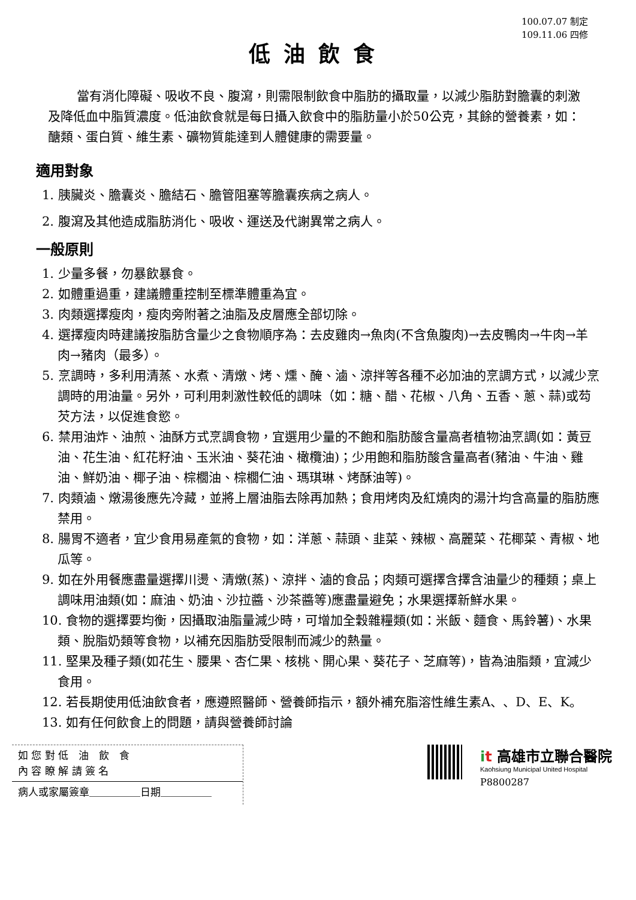100.07.07 制定
109.11.06 四修
低油飲食
當有消化障礙、吸收不良、腹瀉，則需限制飲食中脂肪的攝取量，以減少脂肪對膽囊的刺激及降低血中脂質濃度。低油飲食就是每日攝入飲食中的脂肪量小於50公克，其餘的營養素，如：醣類、蛋白質、維生素、礦物質能達到人體健康的需要量。
適用對象
1. 胰臟炎、膽囊炎、膽結石、膽管阻塞等膽囊疾病之病人。
2. 腹瀉及其他造成脂肪消化、吸收、運送及代謝異常之病人。
一般原則
1. 少量多餐，勿暴飲暴食。
2. 如體重過重，建議體重控制至標準體重為宜。
3. 肉類選擇瘦肉，瘦肉旁附著之油脂及皮層應全部切除。
4. 選擇瘦肉時建議按脂肪含量少之食物順序為：去皮雞肉→魚肉(不含魚腹肉)→去皮鴨肉→牛肉→羊肉→豬肉（最多）。
5. 烹調時，多利用清蒸、水煮、清燉、烤、燻、醃、滷、涼拌等各種不必加油的烹調方式，以減少烹調時的用油量。另外，可利用刺激性較低的調味（如：糖、醋、花椒、八角、五香、蔥、蒜)或芶芡方法，以促進食慾。
6. 禁用油炸、油煎、油酥方式烹調食物，宜選用少量的不飽和脂肪酸含量高者植物油烹調(如：黃豆油、花生油、紅花籽油、玉米油、葵花油、橄欖油)；少用飽和脂肪酸含量高者(豬油、牛油、雞油、鮮奶油、椰子油、棕櫚油、棕櫚仁油、瑪琪琳、烤酥油等)。
7. 肉類滷、燉湯後應先冷藏，並將上層油脂去除再加熱；食用烤肉及紅燒肉的湯汁均含高量的脂肪應禁用。
8. 腸胃不適者，宜少食用易產氣的食物，如：洋蔥、蒜頭、韭菜、辣椒、高麗菜、花椰菜、青椒、地瓜等。
9. 如在外用餐應盡量選擇川燙、清燉(蒸)、涼拌、滷的食品；肉類可選擇含擇含油量少的種類；桌上調味用油類(如：麻油、奶油、沙拉醬、沙茶醬等)應盡量避免；水果選擇新鮮水果。
10. 食物的選擇要均衡，因攝取油脂量減少時，可增加全穀雜糧類(如：米飯、麵食、馬鈴薯)、水果類、脫脂奶類等食物，以補充因脂肪受限制而減少的熱量。
11. 堅果及種子類(如花生、腰果、杏仁果、核桃、開心果、葵花子、芝麻等)，皆為油脂類，宜減少食用。
12. 若長期使用低油飲食者，應遵照醫師、營養師指示，額外補充脂溶性維生素A、、D、E、K。
13. 如有任何飲食上的問題，請與營養師討論
如 您 對 低　油　飲　食
內 容 瞭 解 請 簽 名
病人或家屬簽章＿＿＿＿＿日期＿＿＿＿＿
it 高雄市立聯合醫院
Kaohsiung Municipal United Hospital
P8800287